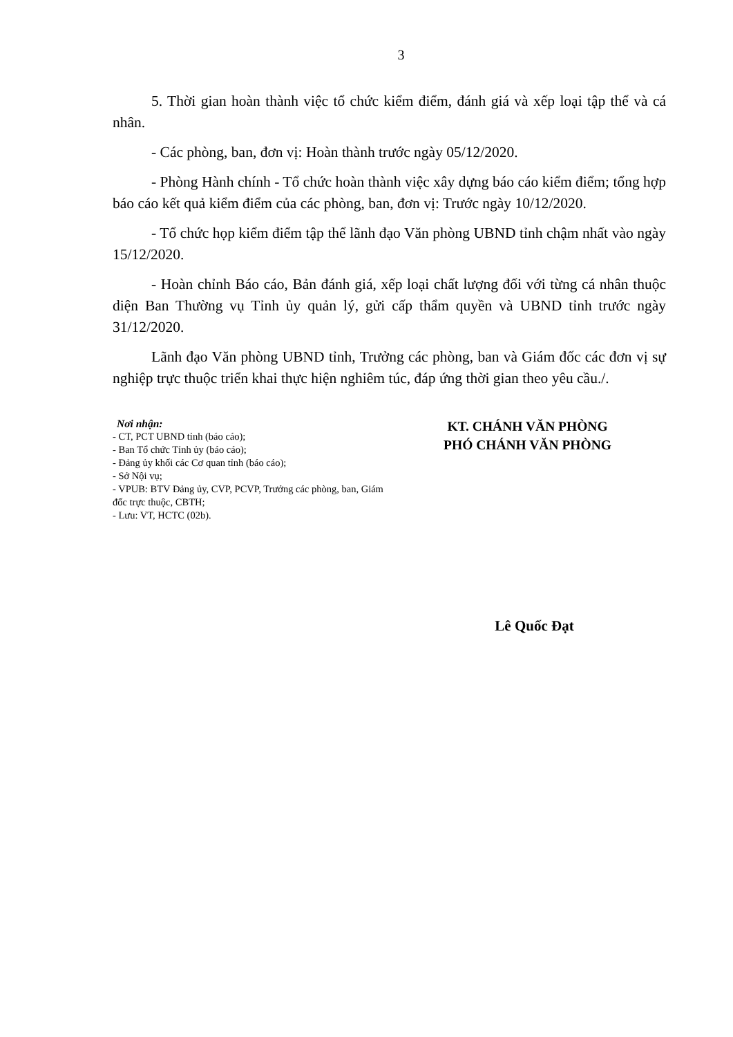3
5. Thời gian hoàn thành việc tổ chức kiểm điểm, đánh giá và xếp loại tập thể và cá nhân.
- Các phòng, ban, đơn vị: Hoàn thành trước ngày 05/12/2020.
- Phòng Hành chính - Tổ chức hoàn thành việc xây dựng báo cáo kiểm điểm; tổng hợp báo cáo kết quả kiểm điểm của các phòng, ban, đơn vị: Trước ngày 10/12/2020.
- Tổ chức họp kiểm điểm tập thể lãnh đạo Văn phòng UBND tỉnh chậm nhất vào ngày 15/12/2020.
- Hoàn chỉnh Báo cáo, Bản đánh giá, xếp loại chất lượng đối với từng cá nhân thuộc diện Ban Thường vụ Tỉnh ủy quản lý, gửi cấp thẩm quyền và UBND tỉnh trước ngày 31/12/2020.
Lãnh đạo Văn phòng UBND tỉnh, Trưởng các phòng, ban và Giám đốc các đơn vị sự nghiệp trực thuộc triển khai thực hiện nghiêm túc, đáp ứng thời gian theo yêu cầu./.
Nơi nhận:
- CT, PCT UBND tỉnh (báo cáo);
- Ban Tổ chức Tỉnh ủy (báo cáo);
- Đảng ủy khối các Cơ quan tỉnh (báo cáo);
- Sở Nội vụ;
- VPUB: BTV Đảng ủy, CVP, PCVP, Trưởng các phòng, ban, Giám đốc trực thuộc, CBTH;
- Lưu: VT, HCTC (02b).
KT. CHÁNH VĂN PHÒNG
PHÓ CHÁNH VĂN PHÒNG
Lê Quốc Đạt